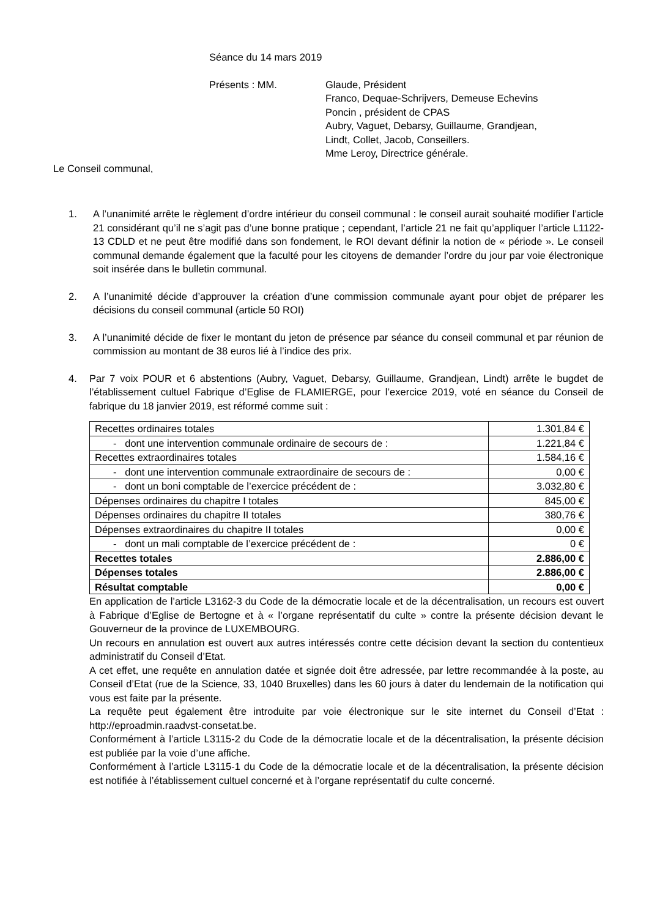Séance du 14 mars 2019
Présents : MM. Glaude, Président
Franco, Dequae-Schrijvers, Demeuse Echevins
Poncin , président de CPAS
Aubry, Vaguet, Debarsy, Guillaume, Grandjean,
Lindt, Collet, Jacob, Conseillers.
Mme Leroy, Directrice générale.
Le Conseil communal,
1. A l’unanimité arrête le règlement d’ordre intérieur du conseil communal : le conseil aurait souhaité modifier l’article 21 considérant qu’il ne s’agit pas d’une bonne pratique ; cependant, l’article 21 ne fait qu’appliquer l’article L1122-13 CDLD et ne peut être modifié dans son fondement, le ROI devant définir la notion de « période ». Le conseil communal demande également que la faculté pour les citoyens de demander l’ordre du jour par voie électronique soit insérée dans le bulletin communal.
2. A l’unanimité décide d’approuver la création d’une commission communale ayant pour objet de préparer les décisions du conseil communal (article 50 ROI)
3. A l’unanimité décide de fixer le montant du jeton de présence par séance du conseil communal et par réunion de commission au montant de 38 euros lié à l’indice des prix.
4. Par 7 voix POUR et 6 abstentions (Aubry, Vaguet, Debarsy, Guillaume, Grandjean, Lindt) arrête le bugdet de l’établissement cultuel Fabrique d’Eglise de FLAMIERGE, pour l’exercice 2019, voté en séance du Conseil de fabrique du 18 janvier 2019, est réformé comme suit :
| Recettes ordinaires totales | 1.301,84 € |
| - dont une intervention communale ordinaire de secours de : | 1.221,84 € |
| Recettes extraordinaires totales | 1.584,16 € |
| - dont une intervention communale extraordinaire de secours de : | 0,00 € |
| - dont un boni comptable de l’exercice précédent de : | 3.032,80 € |
| Dépenses ordinaires du chapitre I totales | 845,00 € |
| Dépenses ordinaires du chapitre II totales | 380,76 € |
| Dépenses extraordinaires du chapitre II totales | 0,00 € |
| - dont un mali comptable de l’exercice précédent de : | 0 € |
| Recettes totales | 2.886,00 € |
| Dépenses totales | 2.886,00 € |
| Résultat comptable | 0,00 € |
En application de l’article L3162-3 du Code de la démocratie locale et de la décentralisation, un recours est ouvert à Fabrique d’Eglise de Bertogne et à « l’organe représentatif du culte » contre la présente décision devant le Gouverneur de la province de LUXEMBOURG.
Un recours en annulation est ouvert aux autres intéressés contre cette décision devant la section du contentieux administratif du Conseil d’Etat.
A cet effet, une requête en annulation datée et signée doit être adressée, par lettre recommandée à la poste, au Conseil d’Etat (rue de la Science, 33, 1040 Bruxelles) dans les 60 jours à dater du lendemain de la notification qui vous est faite par la présente.
La requête peut également être introduite par voie électronique sur le site internet du Conseil d’Etat : http://eproadmin.raadvst-consetat.be.
Conformément à l’article L3115-2 du Code de la démocratie locale et de la décentralisation, la présente décision est publiée par la voie d’une affiche.
Conformément à l’article L3115-1 du Code de la démocratie locale et de la décentralisation, la présente décision est notifiée à l’établissement cultuel concerné et à l’organe représentatif du culte concerné.